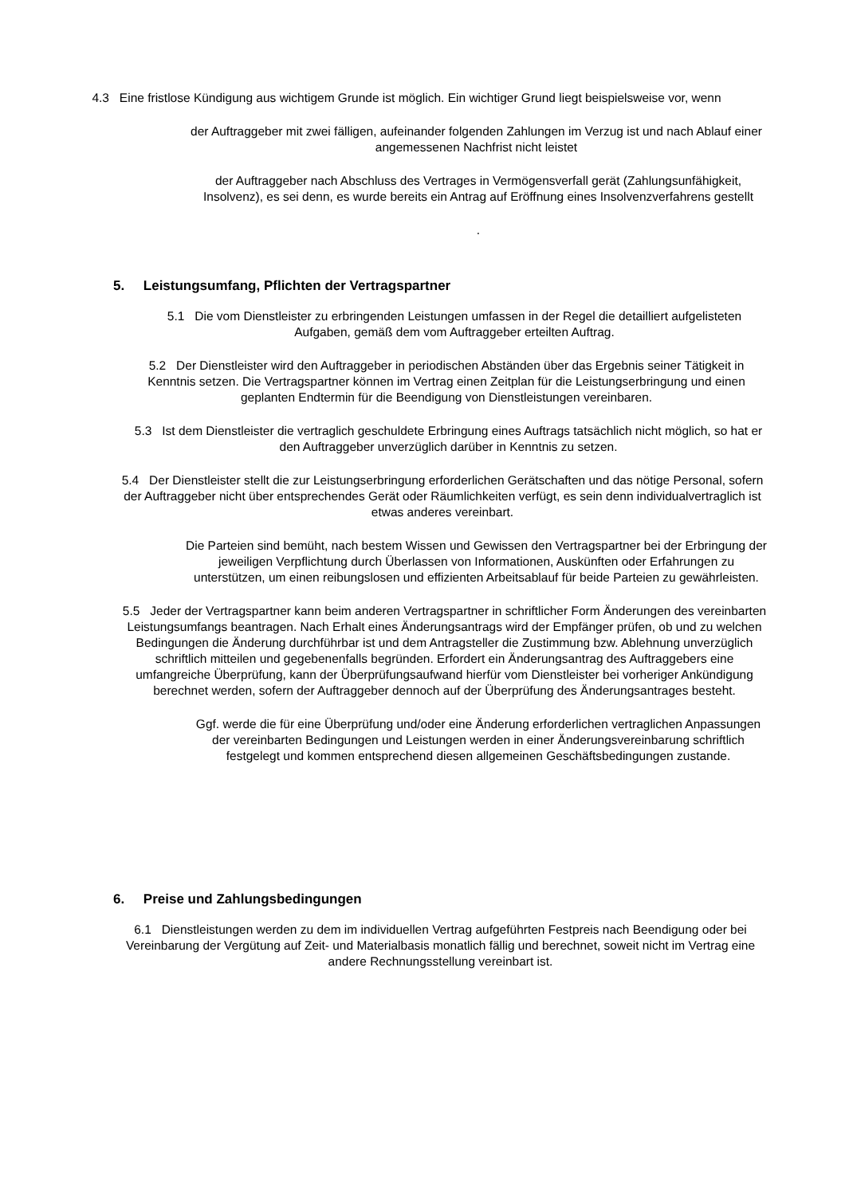4.3 Eine fristlose Kündigung aus wichtigem Grunde ist möglich. Ein wichtiger Grund liegt beispielsweise vor, wenn
der Auftraggeber mit zwei fälligen, aufeinander folgenden Zahlungen im Verzug ist und nach Ablauf einer angemessenen Nachfrist nicht leistet
der Auftraggeber nach Abschluss des Vertrages in Vermögensverfall gerät (Zahlungsunfähigkeit, Insolvenz), es sei denn, es wurde bereits ein Antrag auf Eröffnung eines Insolvenzverfahrens gestellt
.
5. Leistungsumfang, Pflichten der Vertragspartner
5.1 Die vom Dienstleister zu erbringenden Leistungen umfassen in der Regel die detailliert aufgelisteten Aufgaben, gemäß dem vom Auftraggeber erteilten Auftrag.
5.2 Der Dienstleister wird den Auftraggeber in periodischen Abständen über das Ergebnis seiner Tätigkeit in Kenntnis setzen. Die Vertragspartner können im Vertrag einen Zeitplan für die Leistungserbringung und einen geplanten Endtermin für die Beendigung von Dienstleistungen vereinbaren.
5.3 Ist dem Dienstleister die vertraglich geschuldete Erbringung eines Auftrags tatsächlich nicht möglich, so hat er den Auftraggeber unverzüglich darüber in Kenntnis zu setzen.
5.4 Der Dienstleister stellt die zur Leistungserbringung erforderlichen Gerätschaften und das nötige Personal, sofern der Auftraggeber nicht über entsprechendes Gerät oder Räumlichkeiten verfügt, es sein denn individualvertraglich ist etwas anderes vereinbart.
Die Parteien sind bemüht, nach bestem Wissen und Gewissen den Vertragspartner bei der Erbringung der jeweiligen Verpflichtung durch Überlassen von Informationen, Auskünften oder Erfahrungen zu unterstützen, um einen reibungslosen und effizienten Arbeitsablauf für beide Parteien zu gewährleisten.
5.5 Jeder der Vertragspartner kann beim anderen Vertragspartner in schriftlicher Form Änderungen des vereinbarten Leistungsumfangs beantragen. Nach Erhalt eines Änderungsantrags wird der Empfänger prüfen, ob und zu welchen Bedingungen die Änderung durchführbar ist und dem Antragsteller die Zustimmung bzw. Ablehnung unverzüglich schriftlich mitteilen und gegebenenfalls begründen. Erfordert ein Änderungsantrag des Auftraggebers eine umfangreiche Überprüfung, kann der Überprüfungsaufwand hierfür vom Dienstleister bei vorheriger Ankündigung berechnet werden, sofern der Auftraggeber dennoch auf der Überprüfung des Änderungsantrages besteht.
Ggf. werde die für eine Überprüfung und/oder eine Änderung erforderlichen vertraglichen Anpassungen der vereinbarten Bedingungen und Leistungen werden in einer Änderungsvereinbarung schriftlich festgelegt und kommen entsprechend diesen allgemeinen Geschäftsbedingungen zustande.
6. Preise und Zahlungsbedingungen
6.1 Dienstleistungen werden zu dem im individuellen Vertrag aufgeführten Festpreis nach Beendigung oder bei Vereinbarung der Vergütung auf Zeit- und Materialbasis monatlich fällig und berechnet, soweit nicht im Vertrag eine andere Rechnungsstellung vereinbart ist.